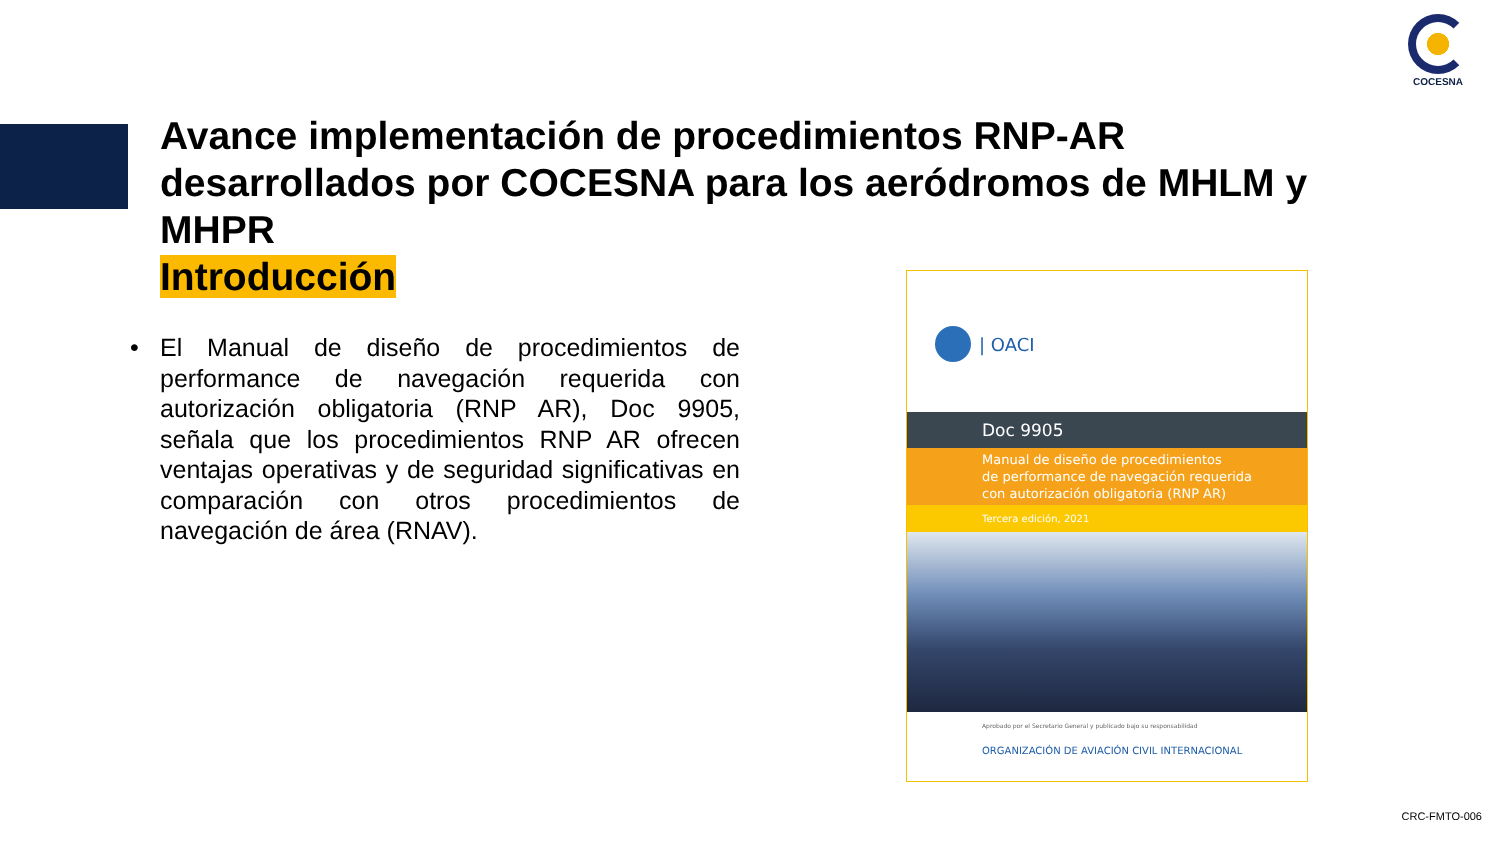COCESNA
Avance implementación de procedimientos RNP-AR desarrollados por COCESNA para los aeródromos de MHLM y MHPR
Introducción
• El Manual de diseño de procedimientos de performance de navegación requerida con autorización obligatoria (RNP AR), Doc 9905, señala que los procedimientos RNP AR ofrecen ventajas operativas y de seguridad significativas en comparación con otros procedimientos de navegación de área (RNAV).
| OACI
Doc 9905
Manual de diseño de procedimientos
de performance de navegación requerida
con autorización obligatoria (RNP AR)
Tercera edición, 2021
Aprobado por el Secretario General y publicado bajo su responsabilidad
ORGANIZACIÓN DE AVIACIÓN CIVIL INTERNACIONAL
CRC-FMTO-006